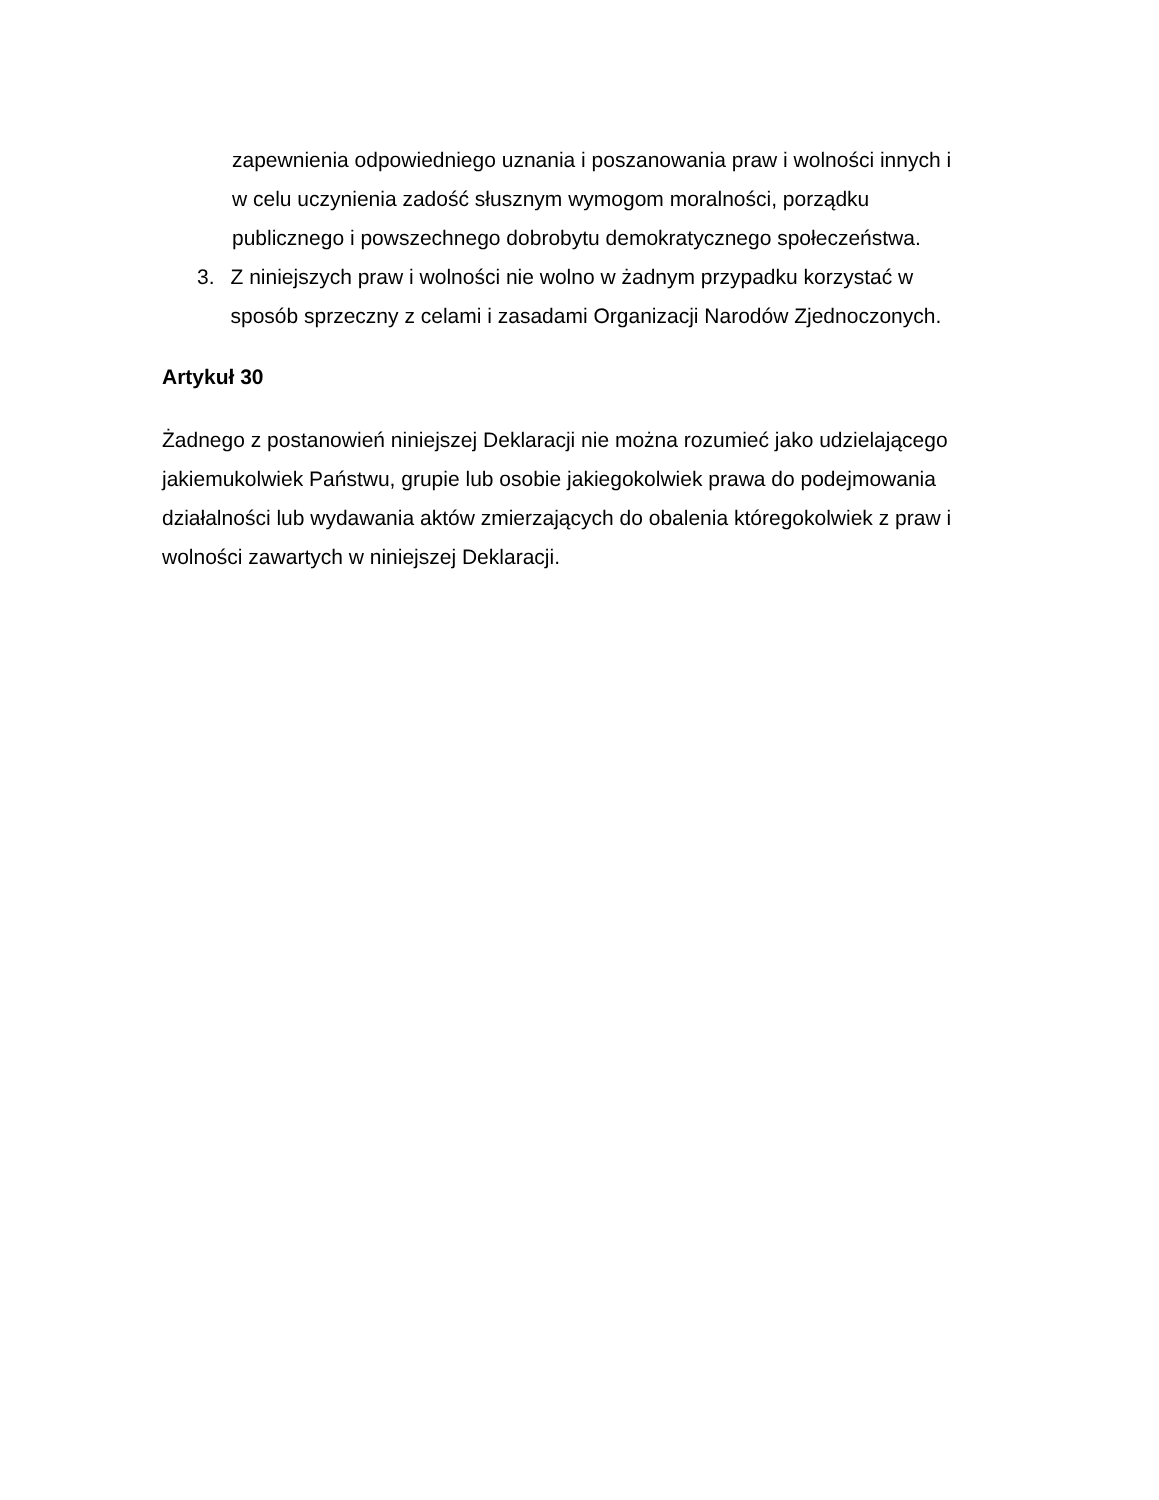zapewnienia odpowiedniego uznania i poszanowania praw i wolności innych i w celu uczynienia zadość słusznym wymogom moralności, porządku publicznego i powszechnego dobrobytu demokratycznego społeczeństwa.
3. Z niniejszych praw i wolności nie wolno w żadnym przypadku korzystać w sposób sprzeczny z celami i zasadami Organizacji Narodów Zjednoczonych.
Artykuł 30
Żadnego z postanowień niniejszej Deklaracji nie można rozumieć jako udzielającego jakiemukolwiek Państwu, grupie lub osobie jakiegokolwiek prawa do podejmowania działalności lub wydawania aktów zmierzających do obalenia któregokolwiek z praw i wolności zawartych w niniejszej Deklaracji.